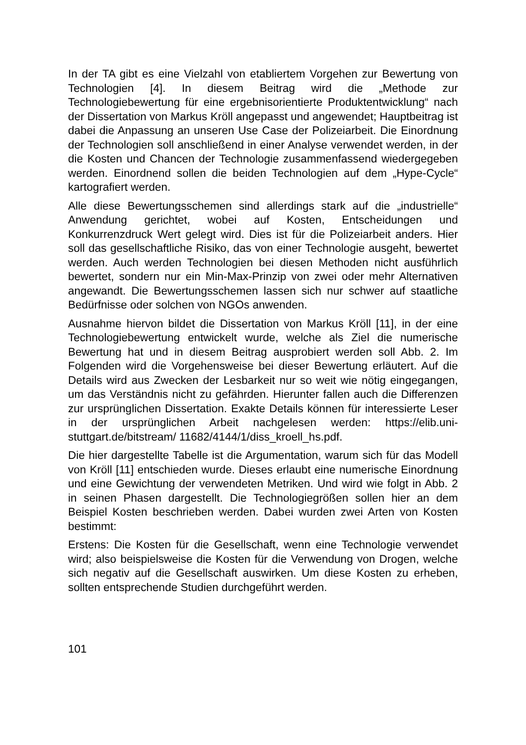In der TA gibt es eine Vielzahl von etabliertem Vorgehen zur Bewertung von Technologien [4]. In diesem Beitrag wird die „Methode zur Technologiebewertung für eine ergebnisorientierte Produktentwicklung“ nach der Dissertation von Markus Kröll angepasst und angewendet; Hauptbeitrag ist dabei die Anpassung an unseren Use Case der Polizeiarbeit. Die Einordnung der Technologien soll anschließend in einer Analyse verwendet werden, in der die Kosten und Chancen der Technologie zusammenfassend wiedergegeben werden. Einordnend sollen die beiden Technologien auf dem „Hype-Cycle“ kartografiert werden.
Alle diese Bewertungsschemen sind allerdings stark auf die „industrielle“ Anwendung gerichtet, wobei auf Kosten, Entscheidungen und Konkurrenzdruck Wert gelegt wird. Dies ist für die Polizeiarbeit anders. Hier soll das gesellschaftliche Risiko, das von einer Technologie ausgeht, bewertet werden. Auch werden Technologien bei diesen Methoden nicht ausführlich bewertet, sondern nur ein Min-Max-Prinzip von zwei oder mehr Alternativen angewandt. Die Bewertungsschemen lassen sich nur schwer auf staatliche Bedürfnisse oder solchen von NGOs anwenden.
Ausnahme hiervon bildet die Dissertation von Markus Kröll [11], in der eine Technologiebewertung entwickelt wurde, welche als Ziel die numerische Bewertung hat und in diesem Beitrag ausprobiert werden soll Abb. 2. Im Folgenden wird die Vorgehensweise bei dieser Bewertung erläutert. Auf die Details wird aus Zwecken der Lesbarkeit nur so weit wie nötig eingegangen, um das Verständnis nicht zu gefährden. Hierunter fallen auch die Differenzen zur ursprünglichen Dissertation. Exakte Details können für interessierte Leser in der ursprünglichen Arbeit nachgelesen werden: https://elib.uni-stuttgart.de/bitstream/ 11682/4144/1/diss_kroell_hs.pdf.
Die hier dargestellte Tabelle ist die Argumentation, warum sich für das Modell von Kröll [11] entschieden wurde. Dieses erlaubt eine numerische Einordnung und eine Gewichtung der verwendeten Metriken. Und wird wie folgt in Abb. 2 in seinen Phasen dargestellt. Die Technologiegrößen sollen hier an dem Beispiel Kosten beschrieben werden. Dabei wurden zwei Arten von Kosten bestimmt:
Erstens: Die Kosten für die Gesellschaft, wenn eine Technologie verwendet wird; also beispielsweise die Kosten für die Verwendung von Drogen, welche sich negativ auf die Gesellschaft auswirken. Um diese Kosten zu erheben, sollten entsprechende Studien durchgeführt werden.
101